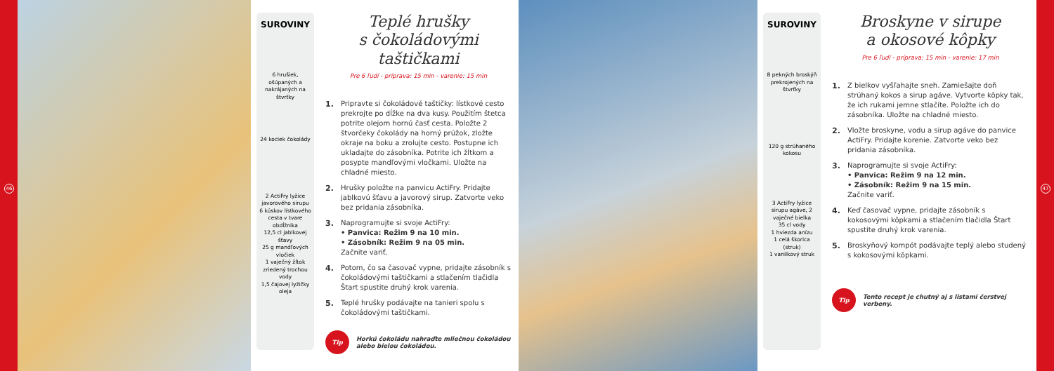46
SUROVINY
6 hrušiek, ošúpaných a nakrájaných na štvrťky
24 kociek čokolády
2 ActiFry lyžice javorového sirupu
6 kúskov lístkového cesta v tvare obdĺžnika
12,5 cl jablkovej šťavy
25 g mandľových vločiek
1 vaječný žĺtok zriedený trochou vody
1,5 čajovej lyžičky oleja
Teplé hrušky
s čokoládovými taštičkami
Pre 6 ľudí - príprava: 15 min - varenie: 15 min
1. Pripravte si čokoládové taštičky: lístkové cesto prekrojte po dĺžke na dva kusy. Použitím štetca potrite olejom hornú časť cesta. Položte 2 štvorčeky čokolády na horný prúžok, zložte okraje na boku a zrolujte cesto. Postupne ich ukladajte do zásobníka. Potrite ich žĺtkom a posypte mandľovými vločkami. Uložte na chladné miesto.
2. Hrušky položte na panvicu ActiFry. Pridajte jablkovú šťavu a javorový sirup. Zatvorte veko bez pridania zásobníka.
3. Naprogramujte si svoje ActiFry:
• Panvica: Režim 9 na 10 min.
• Zásobník: Režim 9 na 05 min.
Začnite variť.
4. Potom, čo sa časovač vypne, pridajte zásobník s čokoládovými taštičkami a stlačením tlačidla Štart spustite druhý krok varenia.
5. Teplé hrušky podávajte na tanieri spolu s čokoládovými taštičkami.
Tip
Horkú čokoládu nahraďte mliečnou čokoládou alebo bielou čokoládou.
SUROVINY
8 pekných broskýň prekrojených na štvrťky
120 g strúhaného kokosu
3 ActiFry lyžice sirupu agáve, 2 vaječné bielka
35 cl vody
1 hviezda anízu
1 celá škorica (struk)
1 vanilkový struk
Broskyne v sirupe
a okosové kôpky
Pre 6 ľudí - príprava: 15 min - varenie: 17 min
1. Z bielkov vyšľahajte sneh. Zamiešajte doň strúhaný kokos a sirup agáve. Vytvorte kôpky tak, že ich rukami jemne stlačíte. Položte ich do zásobníka. Uložte na chladné miesto.
2. Vložte broskyne, vodu a sirup agáve do panvice ActiFry. Pridajte korenie. Zatvorte veko bez pridania zásobníka.
3. Naprogramujte si svoje ActiFry:
• Panvica: Režim 9 na 12 min.
• Zásobník: Režim 9 na 15 min.
Začnite variť.
4. Keď časovač vypne, pridajte zásobník s kokosovými kôpkami a stlačením tlačidla Štart spustite druhý krok varenia.
5. Broskyňový kompót podávajte teplý alebo studený s kokosovými kôpkami.
Tip
Tento recept je chutný aj s listami čerstvej verbeny.
47